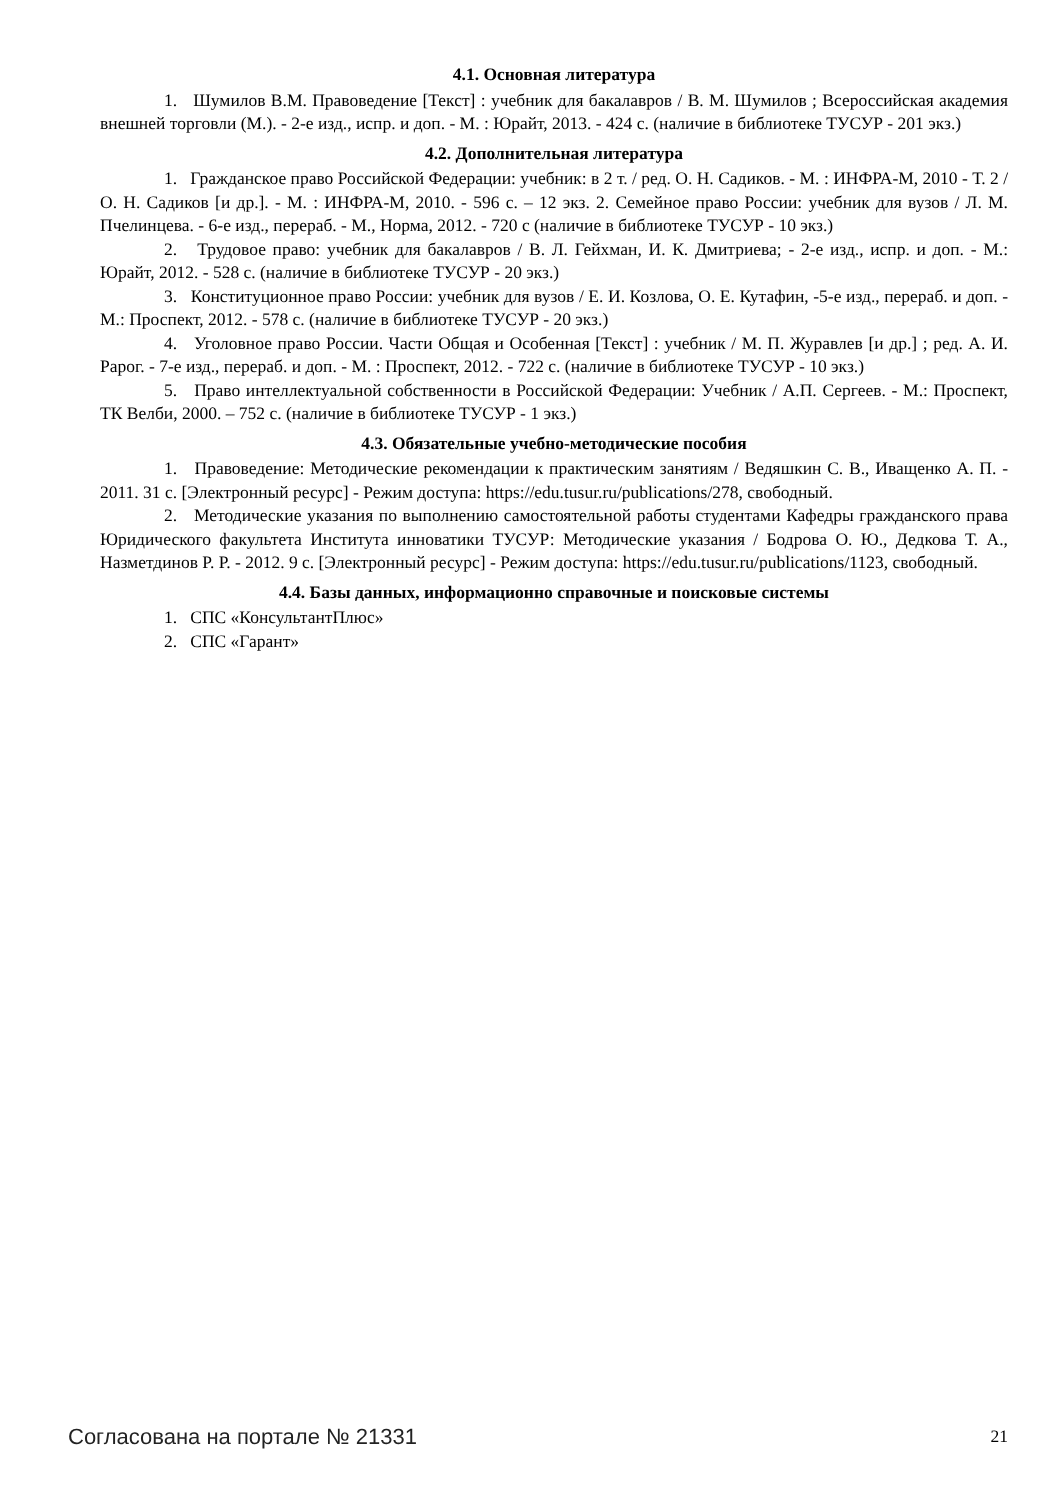4.1. Основная литература
1. Шумилов В.М. Правоведение [Текст] : учебник для бакалавров / В. М. Шумилов ; Всероссийская академия внешней торговли (М.). - 2-е изд., испр. и доп. - М. : Юрайт, 2013. - 424 с. (наличие в библиотеке ТУСУР - 201 экз.)
4.2. Дополнительная литература
1. Гражданское право Российской Федерации: учебник: в 2 т. / ред. О. Н. Садиков. - М. : ИНФРА-М, 2010 - Т. 2 / О. Н. Садиков [и др.]. - М. : ИНФРА-М, 2010. - 596 с. – 12 экз. 2. Семейное право России: учебник для вузов / Л. М. Пчелинцева. - 6-е изд., перераб. - М., Норма, 2012. - 720 с (наличие в библиотеке ТУСУР - 10 экз.)
2. Трудовое право: учебник для бакалавров / В. Л. Гейхман, И. К. Дмитриева; - 2-е изд., испр. и доп. - М.: Юрайт, 2012. - 528 с. (наличие в библиотеке ТУСУР - 20 экз.)
3. Конституционное право России: учебник для вузов / Е. И. Козлова, О. Е. Кутафин, -5-е изд., перераб. и доп. - М.: Проспект, 2012. - 578 с. (наличие в библиотеке ТУСУР - 20 экз.)
4. Уголовное право России. Части Общая и Особенная [Текст] : учебник / М. П. Журавлев [и др.] ; ред. А. И. Рарог. - 7-е изд., перераб. и доп. - М. : Проспект, 2012. - 722 с. (наличие в библиотеке ТУСУР - 10 экз.)
5. Право интеллектуальной собственности в Российской Федерации: Учебник / А.П. Сергеев. - М.: Проспект, ТК Велби, 2000. – 752 с. (наличие в библиотеке ТУСУР - 1 экз.)
4.3. Обязательные учебно-методические пособия
1. Правоведение: Методические рекомендации к практическим занятиям / Ведяшкин С. В., Иващенко А. П. - 2011. 31 с. [Электронный ресурс] - Режим доступа: https://edu.tusur.ru/publications/278, свободный.
2. Методические указания по выполнению самостоятельной работы студентами Кафедры гражданского права Юридического факультета Института инноватики ТУСУР: Методические указания / Бодрова О. Ю., Дедкова Т. А., Назметдинов Р. Р. - 2012. 9 с. [Электронный ресурс] - Режим доступа: https://edu.tusur.ru/publications/1123, свободный.
4.4. Базы данных, информационно справочные и поисковые системы
1. СПС «КонсультантПлюс»
2. СПС «Гарант»
Согласована на портале № 21331 21